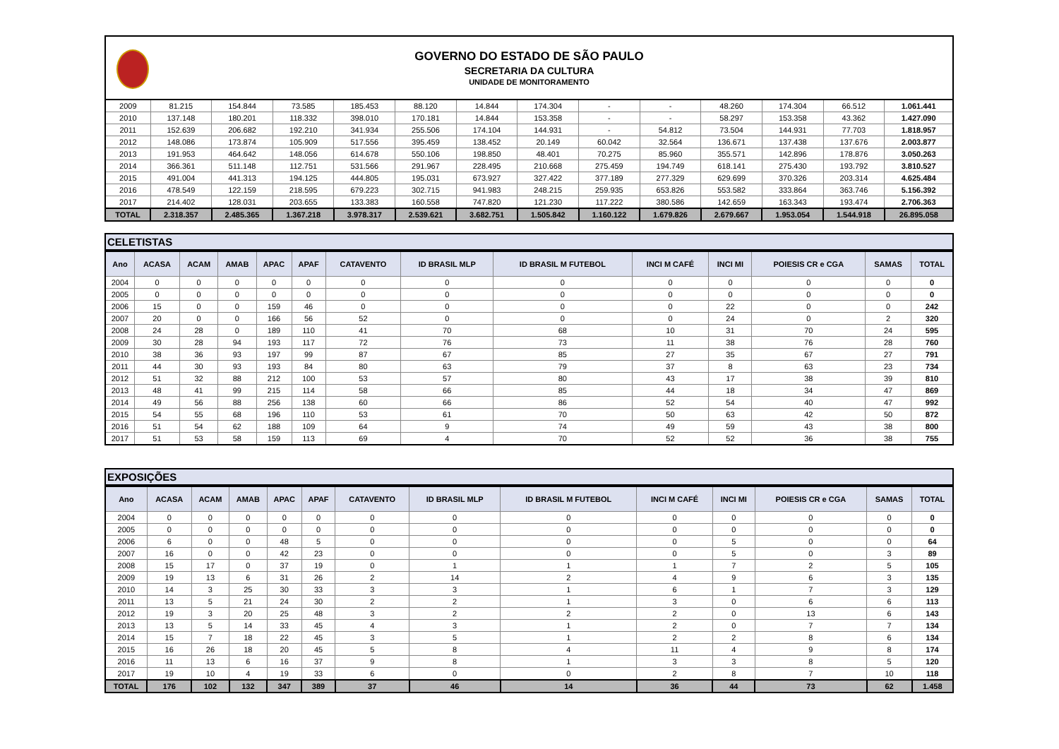GOVERNO DO ESTADO DE SÃO PAULO
SECRETARIA DA CULTURA
UNIDADE DE MONITORAMENTO
| 2009 | 81.215 | 154.844 | 73.585 | 185.453 | 88.120 | 14.844 | 174.304 | - | - | 48.260 | 174.304 | 66.512 | 1.061.441 |
| 2010 | 137.148 | 180.201 | 118.332 | 398.010 | 170.181 | 14.844 | 153.358 | - | - | 58.297 | 153.358 | 43.362 | 1.427.090 |
| 2011 | 152.639 | 206.682 | 192.210 | 341.934 | 255.506 | 174.104 | 144.931 | - | 54.812 | 73.504 | 144.931 | 77.703 | 1.818.957 |
| 2012 | 148.086 | 173.874 | 105.909 | 517.556 | 395.459 | 138.452 | 20.149 | 60.042 | 32.564 | 136.671 | 137.438 | 137.676 | 2.003.877 |
| 2013 | 191.953 | 464.642 | 148.056 | 614.678 | 550.106 | 198.850 | 48.401 | 70.275 | 85.960 | 355.571 | 142.896 | 178.876 | 3.050.263 |
| 2014 | 366.361 | 511.148 | 112.751 | 531.566 | 291.967 | 228.495 | 210.668 | 275.459 | 194.749 | 618.141 | 275.430 | 193.792 | 3.810.527 |
| 2015 | 491.004 | 441.313 | 194.125 | 444.805 | 195.031 | 673.927 | 327.422 | 377.189 | 277.329 | 629.699 | 370.326 | 203.314 | 4.625.484 |
| 2016 | 478.549 | 122.159 | 218.595 | 679.223 | 302.715 | 941.983 | 248.215 | 259.935 | 653.826 | 553.582 | 333.864 | 363.746 | 5.156.392 |
| 2017 | 214.402 | 128.031 | 203.655 | 133.383 | 160.558 | 747.820 | 121.230 | 117.222 | 380.586 | 142.659 | 163.343 | 193.474 | 2.706.363 |
| TOTAL | 2.318.357 | 2.485.365 | 1.367.218 | 3.978.317 | 2.539.621 | 3.682.751 | 1.505.842 | 1.160.122 | 1.679.826 | 2.679.667 | 1.953.054 | 1.544.918 | 26.895.058 |
CELETISTAS
| Ano | ACASA | ACAM | AMAB | APAC | APAF | CATAVENTO | ID BRASIL MLP | ID BRASIL M FUTEBOL | INCI M CAFÉ | INCI MI | POIESIS CR e CGA | SAMAS | TOTAL |
| --- | --- | --- | --- | --- | --- | --- | --- | --- | --- | --- | --- | --- | --- |
| 2004 | 0 | 0 | 0 | 0 | 0 | 0 | 0 | 0 | 0 | 0 | 0 | 0 | 0 |
| 2005 | 0 | 0 | 0 | 0 | 0 | 0 | 0 | 0 | 0 | 0 | 0 | 0 | 0 |
| 2006 | 15 | 0 | 0 | 159 | 46 | 0 | 0 | 0 | 0 | 22 | 0 | 0 | 242 |
| 2007 | 20 | 0 | 0 | 166 | 56 | 52 | 0 | 0 | 0 | 24 | 0 | 2 | 320 |
| 2008 | 24 | 28 | 0 | 189 | 110 | 41 | 70 | 68 | 10 | 31 | 70 | 24 | 595 |
| 2009 | 30 | 28 | 94 | 193 | 117 | 72 | 76 | 73 | 11 | 38 | 76 | 28 | 760 |
| 2010 | 38 | 36 | 93 | 197 | 99 | 87 | 67 | 85 | 27 | 35 | 67 | 27 | 791 |
| 2011 | 44 | 30 | 93 | 193 | 84 | 80 | 63 | 79 | 37 | 8 | 63 | 23 | 734 |
| 2012 | 51 | 32 | 88 | 212 | 100 | 53 | 57 | 80 | 43 | 17 | 38 | 39 | 810 |
| 2013 | 48 | 41 | 99 | 215 | 114 | 58 | 66 | 85 | 44 | 18 | 34 | 47 | 869 |
| 2014 | 49 | 56 | 88 | 256 | 138 | 60 | 66 | 86 | 52 | 54 | 40 | 47 | 992 |
| 2015 | 54 | 55 | 68 | 196 | 110 | 53 | 61 | 70 | 50 | 63 | 42 | 50 | 872 |
| 2016 | 51 | 54 | 62 | 188 | 109 | 64 | 9 | 74 | 49 | 59 | 43 | 38 | 800 |
| 2017 | 51 | 53 | 58 | 159 | 113 | 69 | 4 | 70 | 52 | 52 | 36 | 38 | 755 |
EXPOSIÇÕES
| Ano | ACASA | ACAM | AMAB | APAC | APAF | CATAVENTO | ID BRASIL MLP | ID BRASIL M FUTEBOL | INCI M CAFÉ | INCI MI | POIESIS CR e CGA | SAMAS | TOTAL |
| --- | --- | --- | --- | --- | --- | --- | --- | --- | --- | --- | --- | --- | --- |
| 2004 | 0 | 0 | 0 | 0 | 0 | 0 | 0 | 0 | 0 | 0 | 0 | 0 | 0 |
| 2005 | 0 | 0 | 0 | 0 | 0 | 0 | 0 | 0 | 0 | 0 | 0 | 0 | 0 |
| 2006 | 6 | 0 | 0 | 48 | 5 | 0 | 0 | 0 | 0 | 5 | 0 | 0 | 64 |
| 2007 | 16 | 0 | 0 | 42 | 23 | 0 | 0 | 0 | 0 | 5 | 0 | 3 | 89 |
| 2008 | 15 | 17 | 0 | 37 | 19 | 0 | 1 | 1 | 1 | 7 | 2 | 5 | 105 |
| 2009 | 19 | 13 | 6 | 31 | 26 | 2 | 14 | 2 | 4 | 9 | 6 | 3 | 135 |
| 2010 | 14 | 3 | 25 | 30 | 33 | 3 | 3 | 1 | 6 | 1 | 7 | 3 | 129 |
| 2011 | 13 | 5 | 21 | 24 | 30 | 2 | 2 | 1 | 3 | 0 | 6 | 6 | 113 |
| 2012 | 19 | 3 | 20 | 25 | 48 | 3 | 2 | 2 | 2 | 0 | 13 | 6 | 143 |
| 2013 | 13 | 5 | 14 | 33 | 45 | 4 | 3 | 1 | 2 | 0 | 7 | 7 | 134 |
| 2014 | 15 | 7 | 18 | 22 | 45 | 3 | 5 | 1 | 2 | 2 | 8 | 6 | 134 |
| 2015 | 16 | 26 | 18 | 20 | 45 | 5 | 8 | 4 | 11 | 4 | 9 | 8 | 174 |
| 2016 | 11 | 13 | 6 | 16 | 37 | 9 | 8 | 1 | 3 | 3 | 8 | 5 | 120 |
| 2017 | 19 | 10 | 4 | 19 | 33 | 6 | 0 | 0 | 2 | 8 | 7 | 10 | 118 |
| TOTAL | 176 | 102 | 132 | 347 | 389 | 37 | 46 | 14 | 36 | 44 | 73 | 62 | 1.458 |